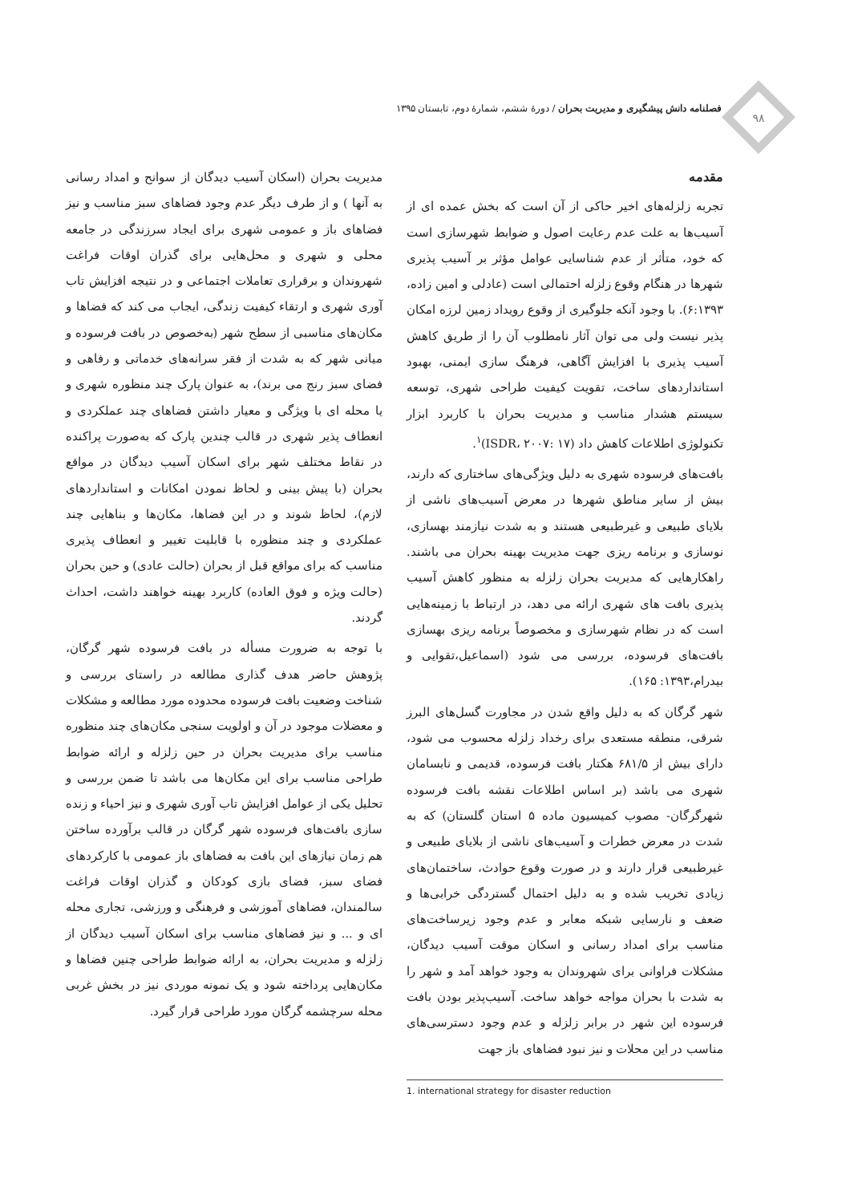۹۸
فصلنامه دانش پیشگیری و مدیریت بحران / دورۀ ششم، شمارۀ دوم، تابستان ۱۳۹۵
مقدمه
تجربه زلزله‌های اخیر حاکی از آن است که بخش عمده ای از آسیب‌ها به علت عدم رعایت اصول و ضوابط شهرسازی است که خود، متأثر از عدم شناسایی عوامل مؤثر بر آسیب پذیری شهرها در هنگام وقوع زلزله احتمالی است (عادلی و امین زاده، ۶:۱۳۹۳). با وجود آنکه جلوگیری از وقوع رویداد زمین لرزه امکان پذیر نیست ولی می توان آثار نامطلوب آن را از طریق کاهش آسیب پذیری با افزایش آگاهی، فرهنگ سازی ایمنی، بهبود استانداردهای ساخت، تقویت کیفیت طراحی شهری، توسعه سیستم هشدار مناسب و مدیریت بحران با کاربرد ابزار تکنولوژی اطلاعات کاهش داد (ISDR، ۲۰۰۷: ۱۷)<sup>۱</sup>.
بافت‌های فرسوده شهری به دلیل ویژگی‌های ساختاری که دارند، بیش از سایر مناطق شهرها در معرض آسیب‌های ناشی از بلایای طبیعی و غیرطبیعی هستند و به شدت نیازمند بهسازی، نوسازی و برنامه ریزی جهت مدیریت بهینه بحران می باشند. راهکارهایی که مدیریت بحران زلزله به منظور کاهش آسیب پذیری بافت های شهری ارائه می دهد، در ارتباط با زمینه‌هایی است که در نظام شهرسازی و مخصوصاً برنامه ریزی بهسازی بافت‌های فرسوده، بررسی می شود (اسماعیل،تقوایی و بیدرام،۱۳۹۳: ۱۶۵).
شهر گرگان که به دلیل واقع شدن در مجاورت گسل‌های البرز شرقی، منطقه مستعدی برای رخداد زلزله محسوب می شود، دارای بیش از ۶۸۱/۵ هکتار بافت فرسوده، قدیمی و نابسامان شهری می باشد (بر اساس اطلاعات نقشه بافت فرسوده شهرگرگان- مصوب کمیسیون ماده ۵ استان گلستان) که به شدت در معرض خطرات و آسیب‌های ناشی از بلایای طبیعی و غیرطبیعی قرار دارند و در صورت وقوع حوادث، ساختمان‌های زیادی تخریب شده و به دلیل احتمال گستردگی خرابی‌ها و ضعف و نارسایی شبکه معابر و عدم وجود زیرساخت‌های مناسب برای امداد رسانی و اسکان موقت آسیب دیدگان، مشکلات فراوانی برای شهروندان به وجود خواهد آمد و شهر را به شدت با بحران مواجه خواهد ساخت. آسیب‌پذیر بودن بافت فرسوده این شهر در برابر زلزله و عدم وجود دسترسی‌های مناسب در این محلات و نیز نبود فضاهای باز جهت
1. international strategy for disaster reduction
مدیریت بحران (اسکان آسیب دیدگان از سوانح و امداد رسانی به آنها ) و از طرف دیگر عدم وجود فضاهای سبز مناسب و نیز فضاهای باز و عمومی شهری برای ایجاد سرزندگی در جامعه محلی و شهری و محل‌هایی برای گذران اوقات فراغت شهروندان و برقراری تعاملات اجتماعی و در نتیجه افزایش تاب آوری شهری و ارتقاء کیفیت زندگی، ایجاب می کند که فضاها و مکان‌های مناسبی از سطح شهر (به‌خصوص در بافت فرسوده و میانی شهر که به شدت از فقر سرانه‌های خدماتی و رفاهی و فضای سبز رنج می برند)، به عنوان پارک چند منظوره شهری و یا محله ای با ویژگی و معیار داشتن فضاهای چند عملکردی و انعطاف پذیر شهری در قالب چندین پارک که به‌صورت پراکنده در نقاط مختلف شهر برای اسکان آسیب دیدگان در مواقع بحران (با پیش بینی و لحاظ نمودن امکانات و استانداردهای لازم)، لحاظ شوند و در این فضاها، مکان‌ها و بناهایی چند عملکردی و چند منظوره با قابلیت تغییر و انعطاف پذیری مناسب که برای مواقع قبل از بحران (حالت عادی) و حین بحران (حالت ویژه و فوق العاده) کاربرد بهینه خواهند داشت، احداث گردند.
با توجه به ضرورت مسأله در بافت فرسوده شهر گرگان، پژوهش حاضر هدف گذاری مطالعه در راستای بررسی و شناخت وضعیت بافت فرسوده محدوده مورد مطالعه و مشکلات و معضلات موجود در آن و اولویت سنجی مکان‌های چند منظوره مناسب برای مدیریت بحران در حین زلزله و ارائه ضوابط طراحی مناسب برای این مکان‌ها می باشد تا ضمن بررسی و تحلیل یکی از عوامل افزایش تاب آوری شهری و نیز احیاء و زنده سازی بافت‌های فرسوده شهر گرگان در قالب برآورده ساختن هم زمان نیازهای این بافت به فضاهای باز عمومی با کارکردهای فضای سبز، فضای بازی کودکان و گذران اوقات فراغت سالمندان، فضاهای آموزشی و فرهنگی و ورزشی، تجاری محله ای و ... و نیز فضاهای مناسب برای اسکان آسیب دیدگان از زلزله و مدیریت بحران، به ارائه ضوابط طراحی چنین فضاها و مکان‌هایی پرداخته شود و یک نمونه موردی نیز در بخش غربی محله سرچشمه گرگان مورد طراحی قرار گیرد.